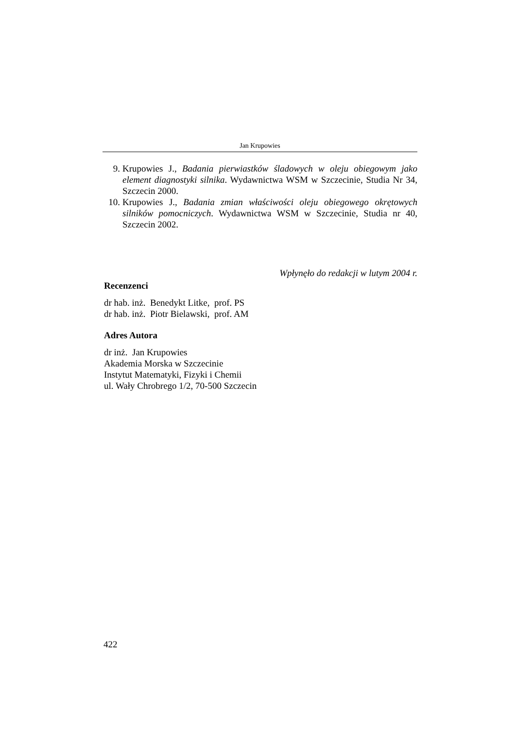Jan Krupowies
9. Krupowies J., Badania pierwiastków śladowych w oleju obiegowym jako element diagnostyki silnika. Wydawnictwa WSM w Szczecinie, Studia Nr 34, Szczecin 2000.
10. Krupowies J., Badania zmian właściwości oleju obiegowego okrętowych silników pomocniczych. Wydawnictwa WSM w Szczecinie, Studia nr 40, Szczecin 2002.
Wpłynęło do redakcji w lutym 2004 r.
Recenzenci
dr hab. inż. Benedykt Litke, prof. PS
dr hab. inż. Piotr Bielawski, prof. AM
Adres Autora
dr inż. Jan Krupowies
Akademia Morska w Szczecinie
Instytut Matematyki, Fizyki i Chemii
ul. Wały Chrobrego 1/2, 70-500 Szczecin
422